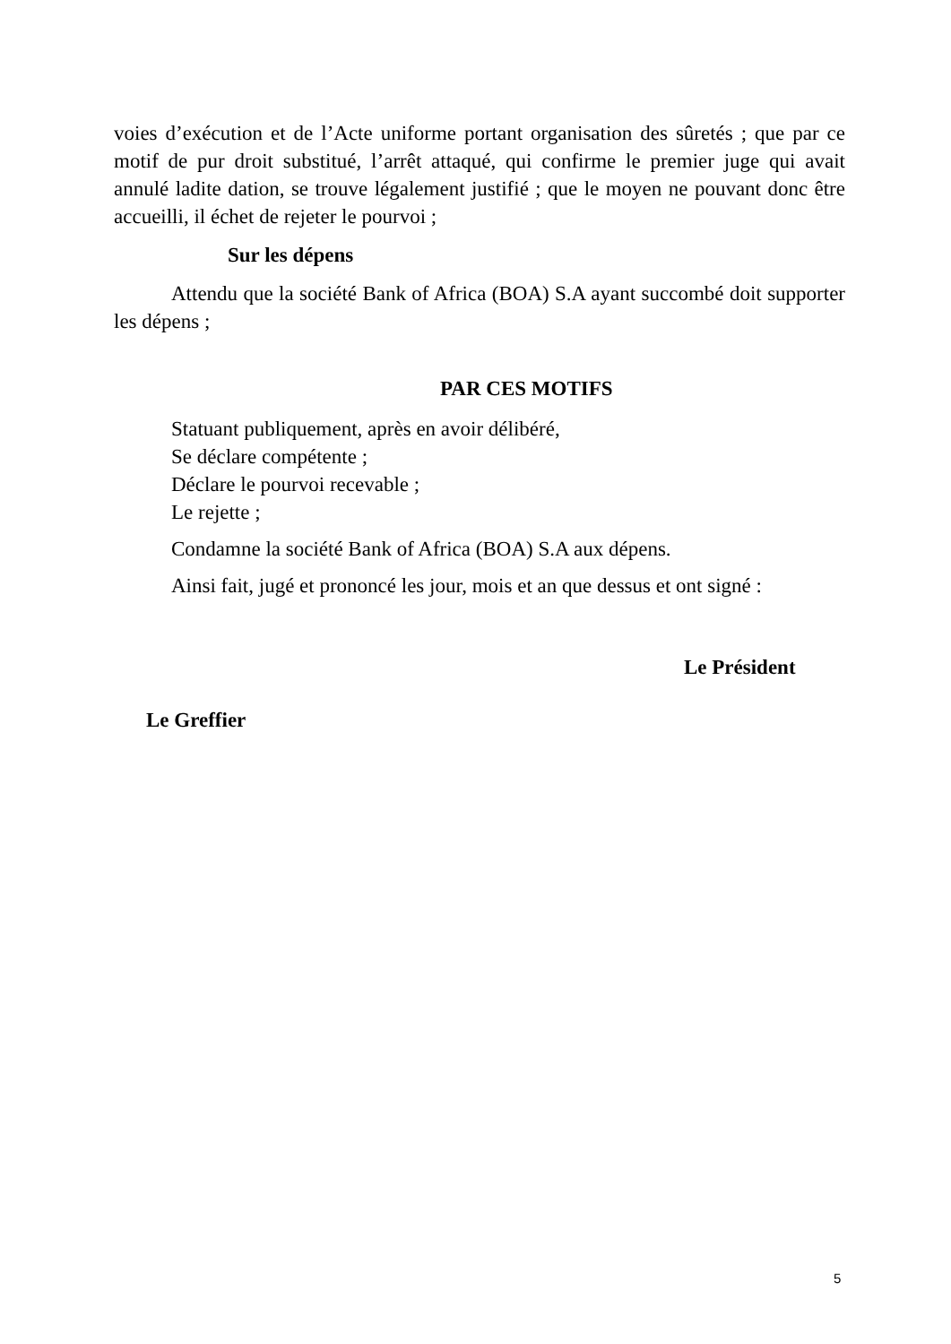voies d’exécution et de l’Acte uniforme portant organisation des sûretés ; que par ce motif de pur droit substitué, l’arrêt attaqué, qui confirme le premier juge qui avait annulé ladite dation, se trouve légalement justifié ; que le moyen ne pouvant donc être accueilli, il échet de rejeter le pourvoi ;
Sur les dépens
Attendu que la société Bank of Africa (BOA) S.A ayant succombé doit supporter les dépens ;
PAR CES MOTIFS
Statuant publiquement, après en avoir délibéré,
Se déclare compétente ;
Déclare le pourvoi recevable ;
Le rejette ;
Condamne la société Bank of Africa (BOA) S.A aux dépens.
Ainsi fait, jugé et prononcé les jour, mois et an que dessus et ont signé :
Le Président
Le Greffier
5